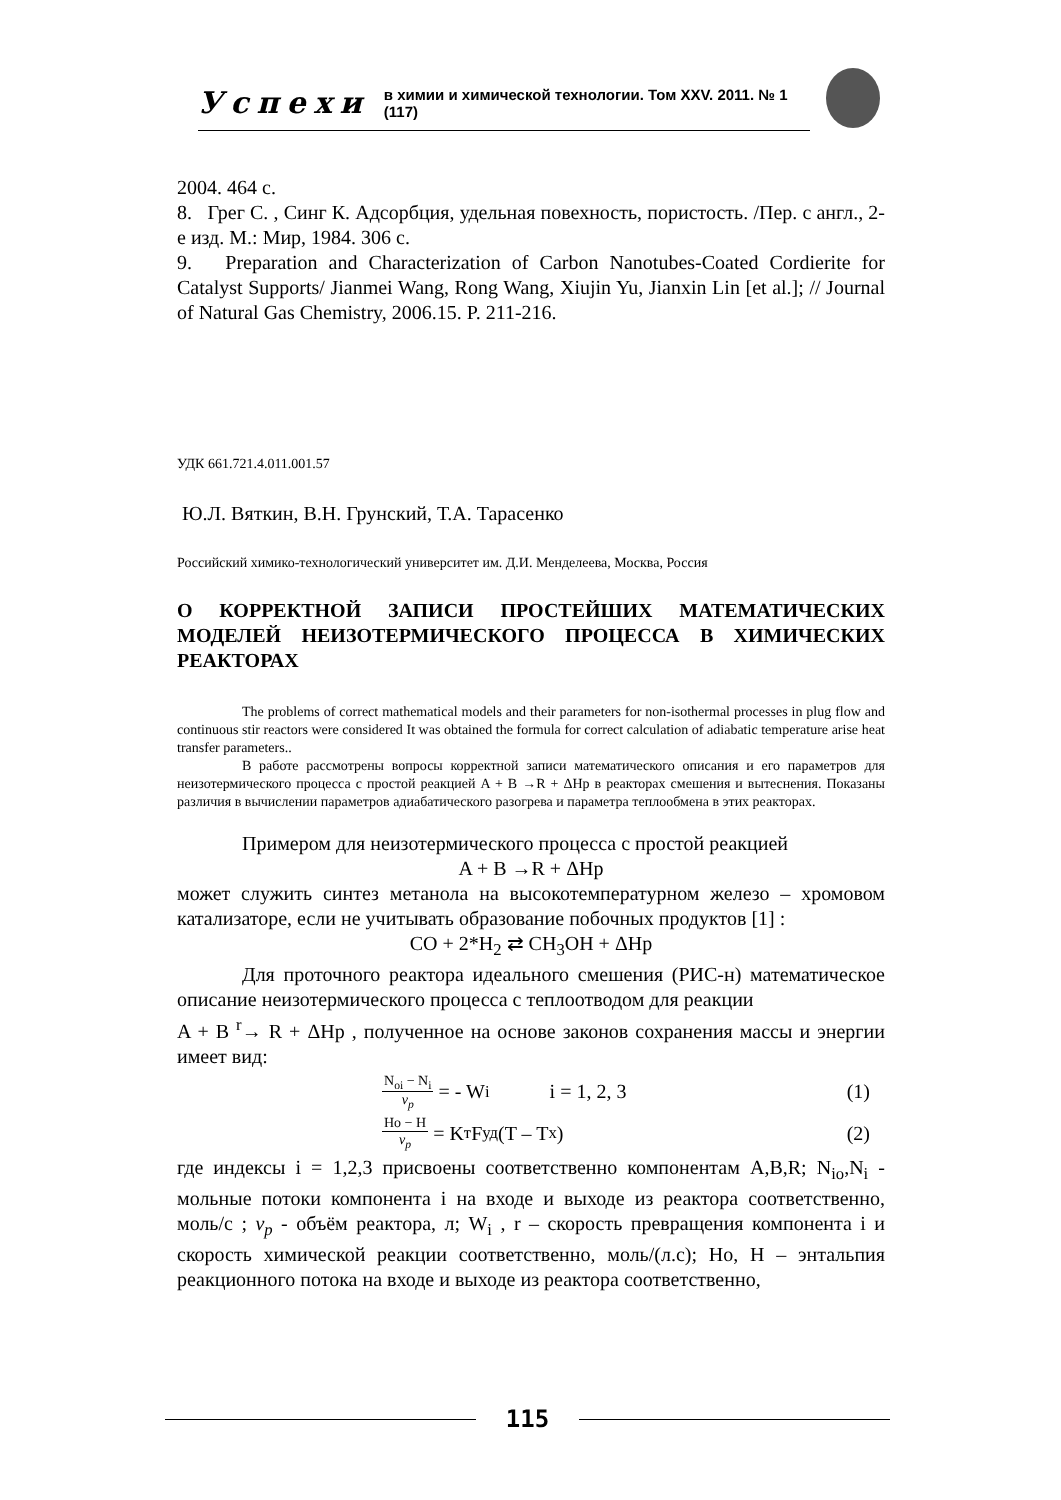Успехи в химии и химической технологии. Том XXV. 2011. № 1 (117)
2004. 464 с.
8. Грег С. , Синг К. Адсорбция, удельная повехность, пористость. /Пер. с англ., 2-е изд. М.: Мир, 1984. 306 с.
9. Preparation and Characterization of Carbon Nanotubes-Coated Cordierite for Catalyst Supports/ Jianmei Wang, Rong Wang, Xiujin Yu, Jianxin Lin [et al.]; // Journal of Natural Gas Chemistry, 2006.15. P. 211-216.
УДК 661.721.4.011.001.57
Ю.Л. Вяткин, В.Н. Грунский, Т.А. Тарасенко
Российский химико-технологический университет им. Д.И. Менделеева, Москва, Россия
О КОРРЕКТНОЙ ЗАПИСИ ПРОСТЕЙШИХ МАТЕМАТИЧЕСКИХ МОДЕЛЕЙ НЕИЗОТЕРМИЧЕСКОГО ПРОЦЕССА В ХИМИЧЕСКИХ РЕАКТОРАХ
The problems of correct mathematical models and their parameters for non-isothermal processes in plug flow and continuous stir reactors were considered It was obtained the formula for correct calculation of adiabatic temperature arise heat transfer parameters..
В работе рассмотрены вопросы корректной записи математического описания и его параметров для неизотермического процесса с простой реакцией A + B →R + ΔHp в реакторах смешения и вытеснения. Показаны различия в вычислении параметров адиабатического разогрева и параметра теплообмена в этих реакторах.
Примером для неизотермического процесса с простой реакцией
A + B →R + ΔHp
может служить синтез метанола на высокотемпературном железо – хромовом катализаторе, если не учитывать образование побочных продуктов [1] :
CO + 2*H<sub>2</sub> ⇄ CH<sub>3</sub>OH + ΔHp
Для проточного реактора идеального смешения (РИС-н) математическое описание неизотермического процесса с теплоотводом для реакции
A + B <sup>r</sup>→ R + ΔHp , полученное на основе законов сохранения массы и энергии имеет вид:
N<sub>oi</sub> − N<sub>i</sub>
v<sub>p</sub>
= - W<sub>i</sub> i = 1, 2, 3 (1)
Ho − H
v<sub>p</sub>
= K<sub>т</sub>F<sub>уд</sub> (T – T<sub>x</sub>) (2)
где индексы i = 1,2,3 присвоены соответственно компонентам A,B,R; N<sub>io</sub>,N<sub>i</sub> - мольные потоки компонента i на входе и выходе из реактора соответственно, моль/с ; v<sub>p</sub> - объём реактора, л; W<sub>i</sub> , r – скорость превращения компонента i и скорость химической реакции соответственно, моль/(л.с); Ho, H – энтальпия реакционного потока на входе и выходе из реактора соответственно,
115